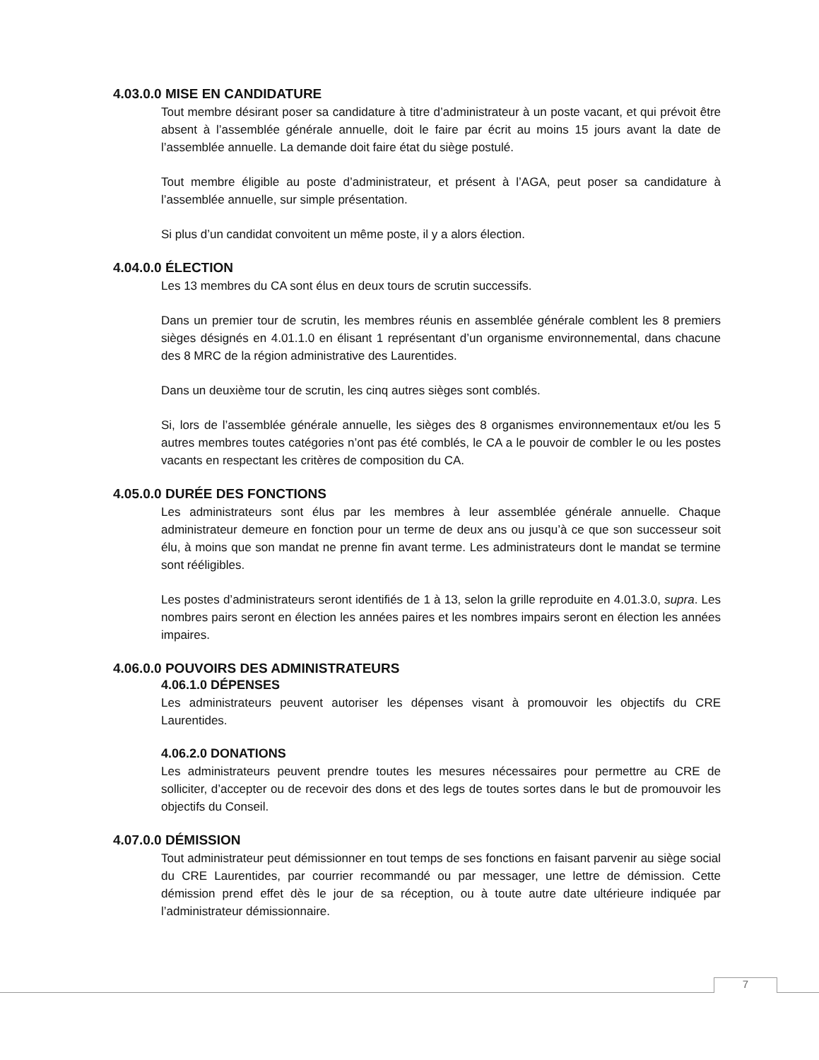4.03.0.0 MISE EN CANDIDATURE
Tout membre désirant poser sa candidature à titre d’administrateur à un poste vacant, et qui prévoit être absent à l’assemblée générale annuelle, doit le faire par écrit au moins 15 jours avant la date de l’assemblée annuelle. La demande doit faire état du siège postulé.
Tout membre éligible au poste d’administrateur, et présent à l’AGA, peut poser sa candidature à l’assemblée annuelle, sur simple présentation.
Si plus d’un candidat convoitent un même poste, il y a alors élection.
4.04.0.0 ÉLECTION
Les 13 membres du CA sont élus en deux tours de scrutin successifs.
Dans un premier tour de scrutin, les membres réunis en assemblée générale comblent les 8 premiers sièges désignés en 4.01.1.0 en élisant 1 représentant d’un organisme environnemental, dans chacune des 8 MRC de la région administrative des Laurentides.
Dans un deuxième tour de scrutin, les cinq autres sièges sont comblés.
Si, lors de l’assemblée générale annuelle, les sièges des 8 organismes environnementaux et/ou les 5 autres membres toutes catégories n’ont pas été comblés, le CA a le pouvoir de combler le ou les postes vacants en respectant les critères de composition du CA.
4.05.0.0 DURÉE DES FONCTIONS
Les administrateurs sont élus par les membres à leur assemblée générale annuelle. Chaque administrateur demeure en fonction pour un terme de deux ans ou jusqu’à ce que son successeur soit élu, à moins que son mandat ne prenne fin avant terme. Les administrateurs dont le mandat se termine sont rééligibles.
Les postes d’administrateurs seront identifiés de 1 à 13, selon la grille reproduite en 4.01.3.0, supra. Les nombres pairs seront en élection les années paires et les nombres impairs seront en élection les années impaires.
4.06.0.0 POUVOIRS DES ADMINISTRATEURS
4.06.1.0 DÉPENSES
Les administrateurs peuvent autoriser les dépenses visant à promouvoir les objectifs du CRE Laurentides.
4.06.2.0 DONATIONS
Les administrateurs peuvent prendre toutes les mesures nécessaires pour permettre au CRE de solliciter, d’accepter ou de recevoir des dons et des legs de toutes sortes dans le but de promouvoir les objectifs du Conseil.
4.07.0.0 DÉMISSION
Tout administrateur peut démissionner en tout temps de ses fonctions en faisant parvenir au siège social du CRE Laurentides, par courrier recommandé ou par messager, une lettre de démission. Cette démission prend effet dès le jour de sa réception, ou à toute autre date ultérieure indiquée par l’administrateur démissionnaire.
7